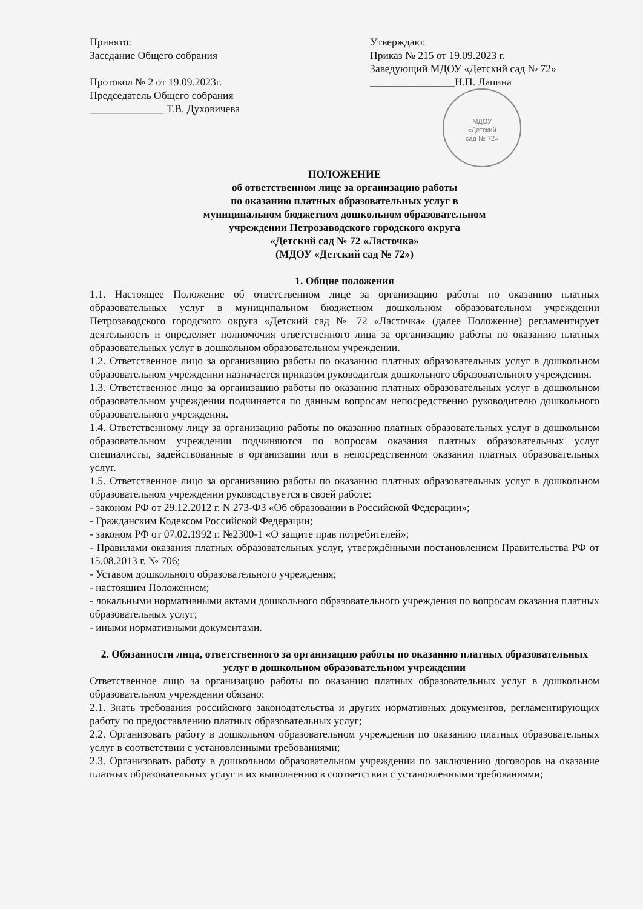Принято:
Заседание Общего собрания
Протокол № 2 от 19.09.2023г.
Председатель Общего собрания
______________ Т.В. Духовичева
Утверждаю:
Приказ № 215 от 19.09.2023 г.
Заведующий МДОУ «Детский сад № 72»
________________Н.П. Лапина
МДОУ
«Детский
сад № 72»
ПОЛОЖЕНИЕ
об ответственном лице за организацию работы
по оказанию платных образовательных услуг в
муниципальном бюджетном дошкольном образовательном
учреждении Петрозаводского городского округа
«Детский сад № 72 «Ласточка»
(МДОУ «Детский сад № 72»)
1. Общие положения
1.1. Настоящее Положение об ответственном лице за организацию работы по оказанию платных образовательных услуг в муниципальном бюджетном дошкольном образовательном учреждении Петрозаводского городского округа «Детский сад № 72 «Ласточка» (далее Положение) регламентирует деятельность и определяет полномочия ответственного лица за организацию работы по оказанию платных образовательных услуг в дошкольном образовательном учреждении.
1.2. Ответственное лицо за организацию работы по оказанию платных образовательных услуг в дошкольном образовательном учреждении назначается приказом руководителя дошкольного образовательного учреждения.
1.3. Ответственное лицо за организацию работы по оказанию платных образовательных услуг в дошкольном образовательном учреждении подчиняется по данным вопросам непосредственно руководителю дошкольного образовательного учреждения.
1.4. Ответственному лицу за организацию работы по оказанию платных образовательных услуг в дошкольном образовательном учреждении подчиняются по вопросам оказания платных образовательных услуг специалисты, задействованные в организации или в непосредственном оказании платных образовательных услуг.
1.5. Ответственное лицо за организацию работы по оказанию платных образовательных услуг в дошкольном образовательном учреждении руководствуется в своей работе:
- законом РФ от 29.12.2012 г. N 273-ФЗ «Об образовании в Российской Федерации»;
- Гражданским Кодексом Российской Федерации;
- законом РФ от 07.02.1992 г. №2300-1 «О защите прав потребителей»;
- Правилами оказания платных образовательных услуг, утверждёнными постановлением Правительства РФ от 15.08.2013 г. № 706;
- Уставом дошкольного образовательного учреждения;
- настоящим Положением;
- локальными нормативными актами дошкольного образовательного учреждения по вопросам оказания платных образовательных услуг;
- иными нормативными документами.
2. Обязанности лица, ответственного за организацию работы по оказанию платных образовательных услуг в дошкольном образовательном учреждении
Ответственное лицо за организацию работы по оказанию платных образовательных услуг в дошкольном образовательном учреждении обязано:
2.1. Знать требования российского законодательства и других нормативных документов, регламентирующих работу по предоставлению платных образовательных услуг;
2.2. Организовать работу в дошкольном образовательном учреждении по оказанию платных образовательных услуг в соответствии с установленными требованиями;
2.3. Организовать работу в дошкольном образовательном учреждении по заключению договоров на оказание платных образовательных услуг и их выполнению в соответствии с установленными требованиями;